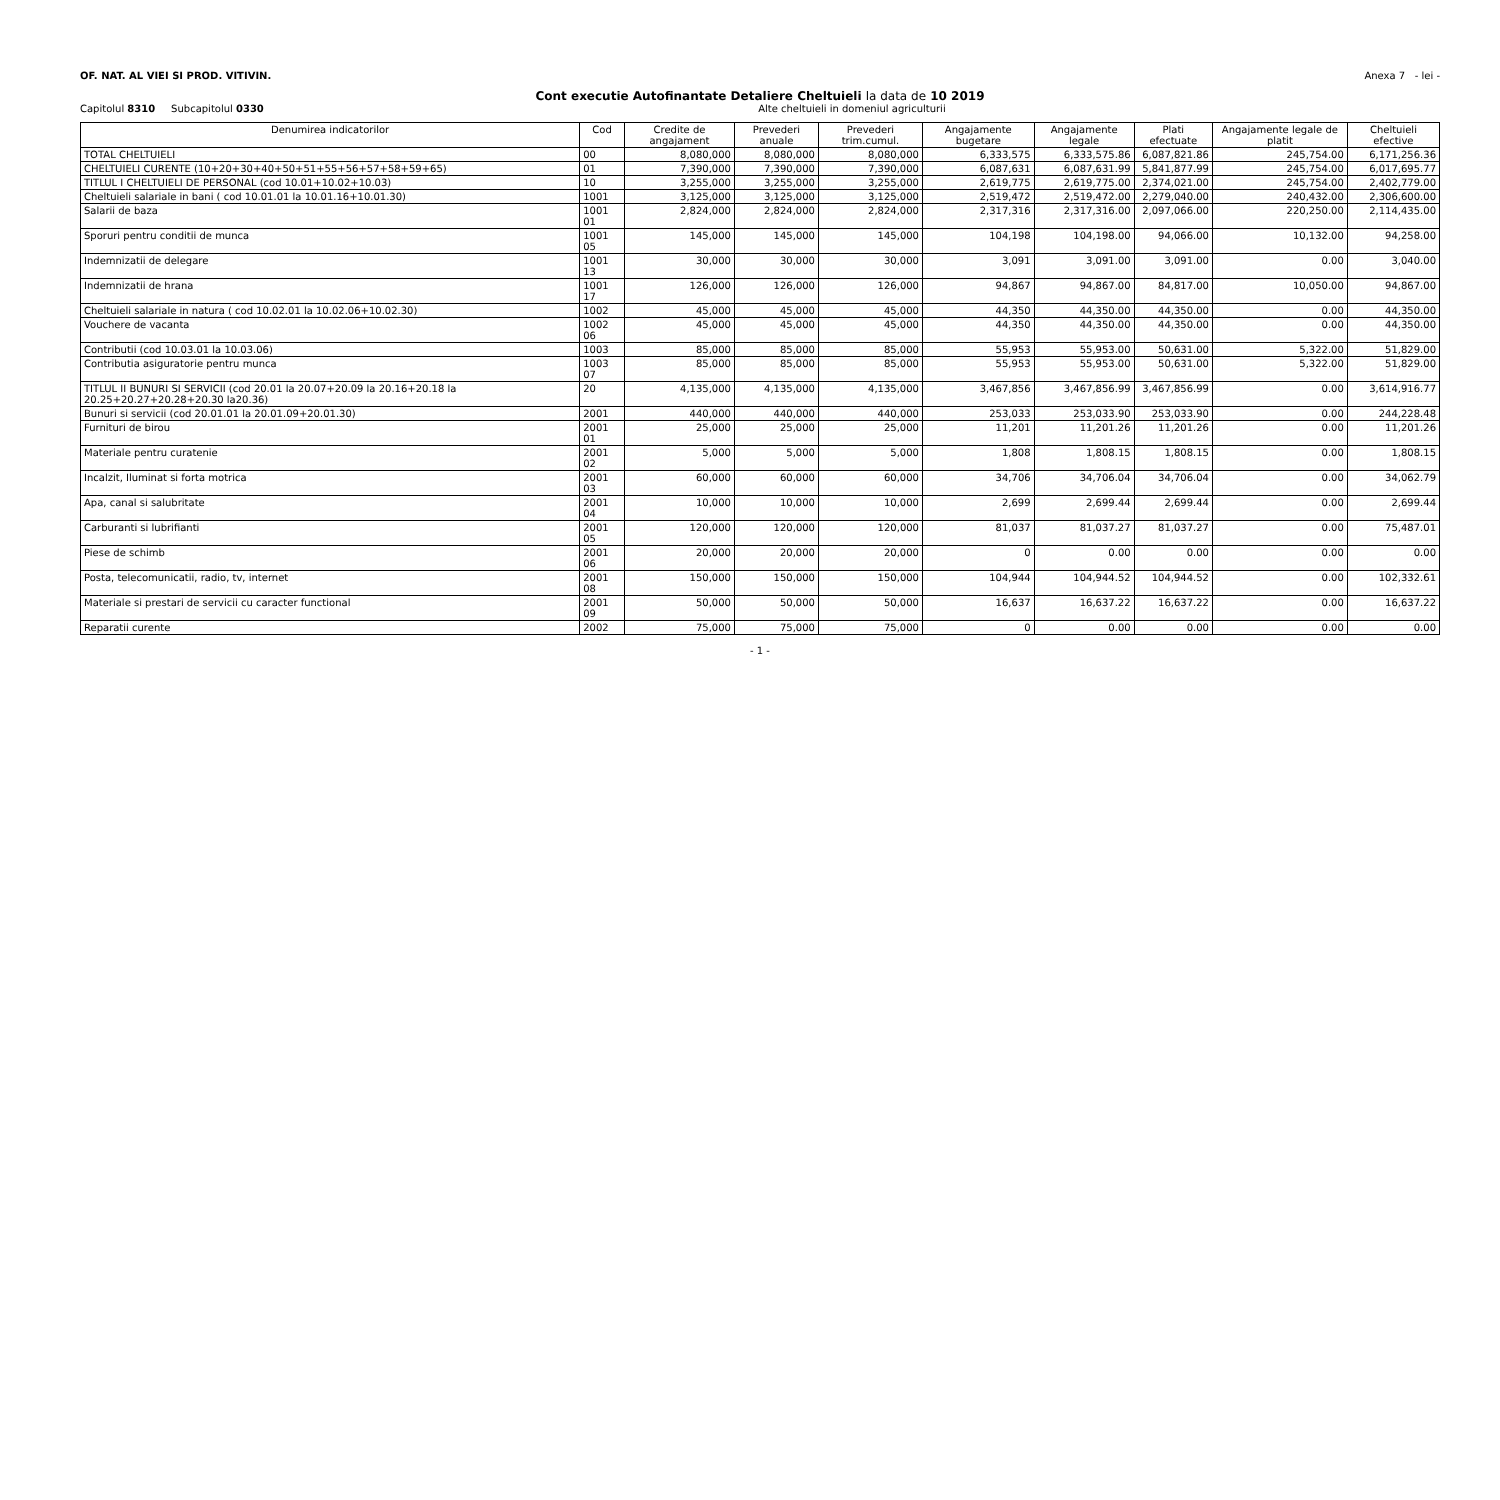OF. NAT. AL VIEI SI PROD. VITIVIN. Anexa 7 - lei -
Cont executie Autofinantate Detaliere Cheltuieli la data de 10 2019
Capitolul 8310 Subcapitolul 0330 Alte cheltuieli in domeniul agriculturii
| Denumirea indicatorilor | Cod | Credite de angajament | Prevederi anuale | Prevederi trim.cumul. | Angajamente bugetare | Angajamente legale | Plati efectuate | Angajamente legale de platit | Cheltuieli efective |
| --- | --- | --- | --- | --- | --- | --- | --- | --- | --- |
| TOTAL CHELTUIELI | 00 | 8,080,000 | 8,080,000 | 8,080,000 | 6,333,575 | 6,333,575.86 | 6,087,821.86 | 245,754.00 | 6,171,256.36 |
| CHELTUIELI CURENTE (10+20+30+40+50+51+55+56+57+58+59+65) | 01 | 7,390,000 | 7,390,000 | 7,390,000 | 6,087,631 | 6,087,631.99 | 5,841,877.99 | 245,754.00 | 6,017,695.77 |
| TITLUL I CHELTUIELI DE PERSONAL (cod 10.01+10.02+10.03) | 10 | 3,255,000 | 3,255,000 | 3,255,000 | 2,619,775 | 2,619,775.00 | 2,374,021.00 | 245,754.00 | 2,402,779.00 |
| Cheltuieli salariale in bani ( cod 10.01.01 la 10.01.16+10.01.30) | 1001 | 3,125,000 | 3,125,000 | 3,125,000 | 2,519,472 | 2,519,472.00 | 2,279,040.00 | 240,432.00 | 2,306,600.00 |
| Salarii de baza | 1001 01 | 2,824,000 | 2,824,000 | 2,824,000 | 2,317,316 | 2,317,316.00 | 2,097,066.00 | 220,250.00 | 2,114,435.00 |
| Sporuri pentru conditii de munca | 1001 05 | 145,000 | 145,000 | 145,000 | 104,198 | 104,198.00 | 94,066.00 | 10,132.00 | 94,258.00 |
| Indemnizatii de delegare | 1001 13 | 30,000 | 30,000 | 30,000 | 3,091 | 3,091.00 | 3,091.00 | 0.00 | 3,040.00 |
| Indemnizatii de hrana | 1001 17 | 126,000 | 126,000 | 126,000 | 94,867 | 94,867.00 | 84,817.00 | 10,050.00 | 94,867.00 |
| Cheltuieli salariale in natura ( cod 10.02.01 la 10.02.06+10.02.30) | 1002 | 45,000 | 45,000 | 45,000 | 44,350 | 44,350.00 | 44,350.00 | 0.00 | 44,350.00 |
| Vouchere de vacanta | 1002 06 | 45,000 | 45,000 | 45,000 | 44,350 | 44,350.00 | 44,350.00 | 0.00 | 44,350.00 |
| Contributii (cod 10.03.01 la 10.03.06) | 1003 | 85,000 | 85,000 | 85,000 | 55,953 | 55,953.00 | 50,631.00 | 5,322.00 | 51,829.00 |
| Contributia asiguratorie pentru munca | 1003 07 | 85,000 | 85,000 | 85,000 | 55,953 | 55,953.00 | 50,631.00 | 5,322.00 | 51,829.00 |
| TITLUL II BUNURI SI SERVICII (cod 20.01 la 20.07+20.09 la 20.16+20.18 la 20.25+20.27+20.28+20.30 la20.36) | 20 | 4,135,000 | 4,135,000 | 4,135,000 | 3,467,856 | 3,467,856.99 | 3,467,856.99 | 0.00 | 3,614,916.77 |
| Bunuri si servicii (cod 20.01.01 la 20.01.09+20.01.30) | 2001 | 440,000 | 440,000 | 440,000 | 253,033 | 253,033.90 | 253,033.90 | 0.00 | 244,228.48 |
| Furnituri de birou | 2001 01 | 25,000 | 25,000 | 25,000 | 11,201 | 11,201.26 | 11,201.26 | 0.00 | 11,201.26 |
| Materiale pentru curatenie | 2001 02 | 5,000 | 5,000 | 5,000 | 1,808 | 1,808.15 | 1,808.15 | 0.00 | 1,808.15 |
| Incalzit, Iluminat si forta motrica | 2001 03 | 60,000 | 60,000 | 60,000 | 34,706 | 34,706.04 | 34,706.04 | 0.00 | 34,062.79 |
| Apa, canal si salubritate | 2001 04 | 10,000 | 10,000 | 10,000 | 2,699 | 2,699.44 | 2,699.44 | 0.00 | 2,699.44 |
| Carburanti si lubrifianti | 2001 05 | 120,000 | 120,000 | 120,000 | 81,037 | 81,037.27 | 81,037.27 | 0.00 | 75,487.01 |
| Piese de schimb | 2001 06 | 20,000 | 20,000 | 20,000 | 0 | 0.00 | 0.00 | 0.00 | 0.00 |
| Posta, telecomunicatii, radio, tv, internet | 2001 08 | 150,000 | 150,000 | 150,000 | 104,944 | 104,944.52 | 104,944.52 | 0.00 | 102,332.61 |
| Materiale si prestari de servicii cu caracter functional | 2001 09 | 50,000 | 50,000 | 50,000 | 16,637 | 16,637.22 | 16,637.22 | 0.00 | 16,637.22 |
| Reparatii curente | 2002 | 75,000 | 75,000 | 75,000 | 0 | 0.00 | 0.00 | 0.00 | 0.00 |
- 1 -